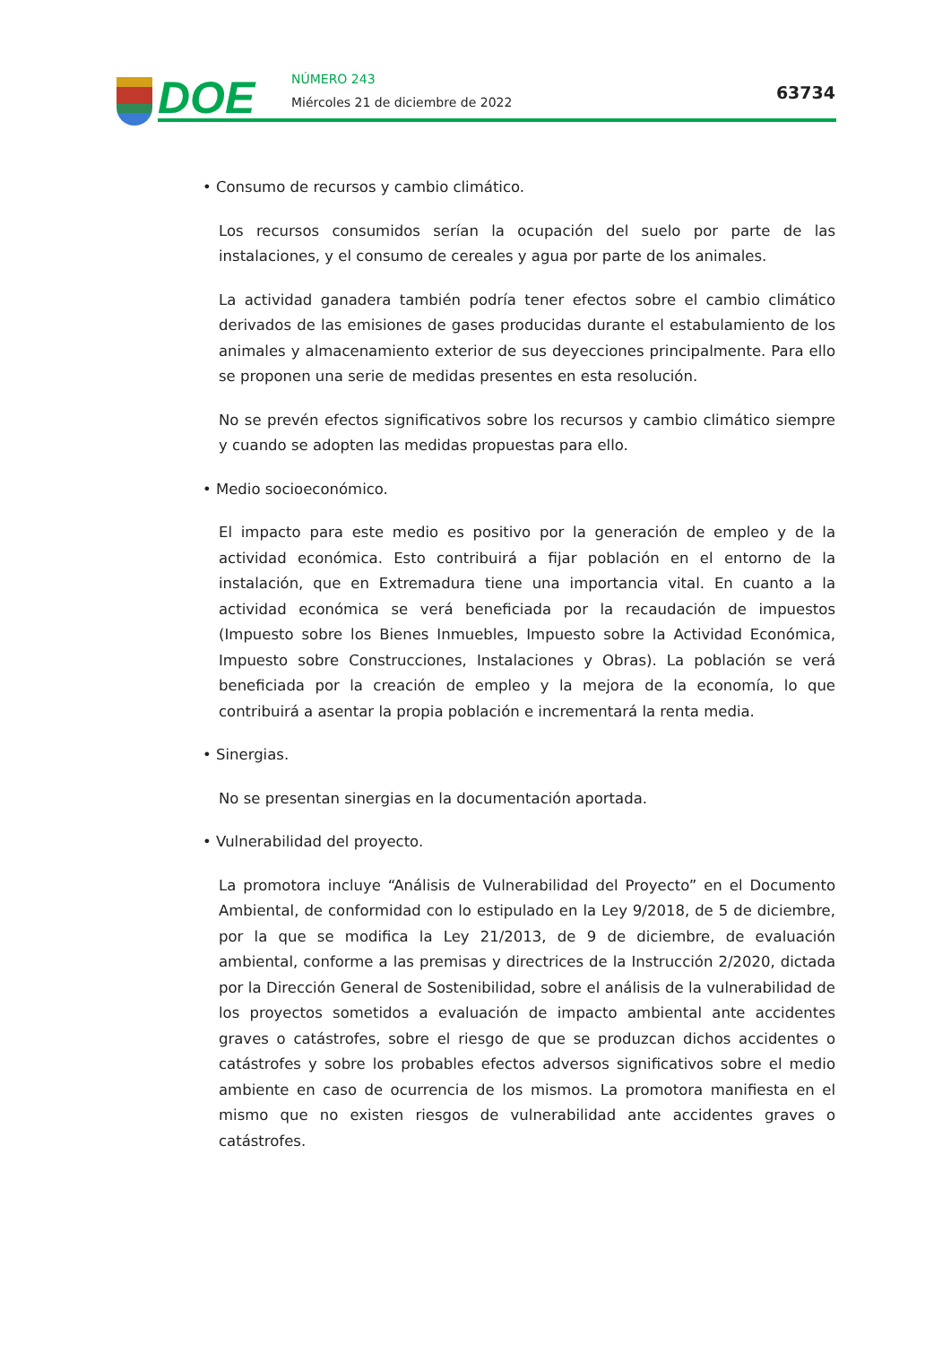DOE NÚMERO 243
Miércoles 21 de diciembre de 2022
63734
• Consumo de recursos y cambio climático.
Los recursos consumidos serían la ocupación del suelo por parte de las instalaciones, y el consumo de cereales y agua por parte de los animales.
La actividad ganadera también podría tener efectos sobre el cambio climático derivados de las emisiones de gases producidas durante el estabulamiento de los animales y almacenamiento exterior de sus deyecciones principalmente. Para ello se proponen una serie de medidas presentes en esta resolución.
No se prevén efectos significativos sobre los recursos y cambio climático siempre y cuando se adopten las medidas propuestas para ello.
• Medio socioeconómico.
El impacto para este medio es positivo por la generación de empleo y de la actividad económica. Esto contribuirá a fijar población en el entorno de la instalación, que en Extremadura tiene una importancia vital. En cuanto a la actividad económica se verá beneficiada por la recaudación de impuestos (Impuesto sobre los Bienes Inmuebles, Impuesto sobre la Actividad Económica, Impuesto sobre Construcciones, Instalaciones y Obras). La población se verá beneficiada por la creación de empleo y la mejora de la economía, lo que contribuirá a asentar la propia población e incrementará la renta media.
• Sinergias.
No se presentan sinergias en la documentación aportada.
• Vulnerabilidad del proyecto.
La promotora incluye “Análisis de Vulnerabilidad del Proyecto” en el Documento Ambiental, de conformidad con lo estipulado en la Ley 9/2018, de 5 de diciembre, por la que se modifica la Ley 21/2013, de 9 de diciembre, de evaluación ambiental, conforme a las premisas y directrices de la Instrucción 2/2020, dictada por la Dirección General de Sostenibilidad, sobre el análisis de la vulnerabilidad de los proyectos sometidos a evaluación de impacto ambiental ante accidentes graves o catástrofes, sobre el riesgo de que se produzcan dichos accidentes o catástrofes y sobre los probables efectos adversos significativos sobre el medio ambiente en caso de ocurrencia de los mismos. La promotora manifiesta en el mismo que no existen riesgos de vulnerabilidad ante accidentes graves o catástrofes.